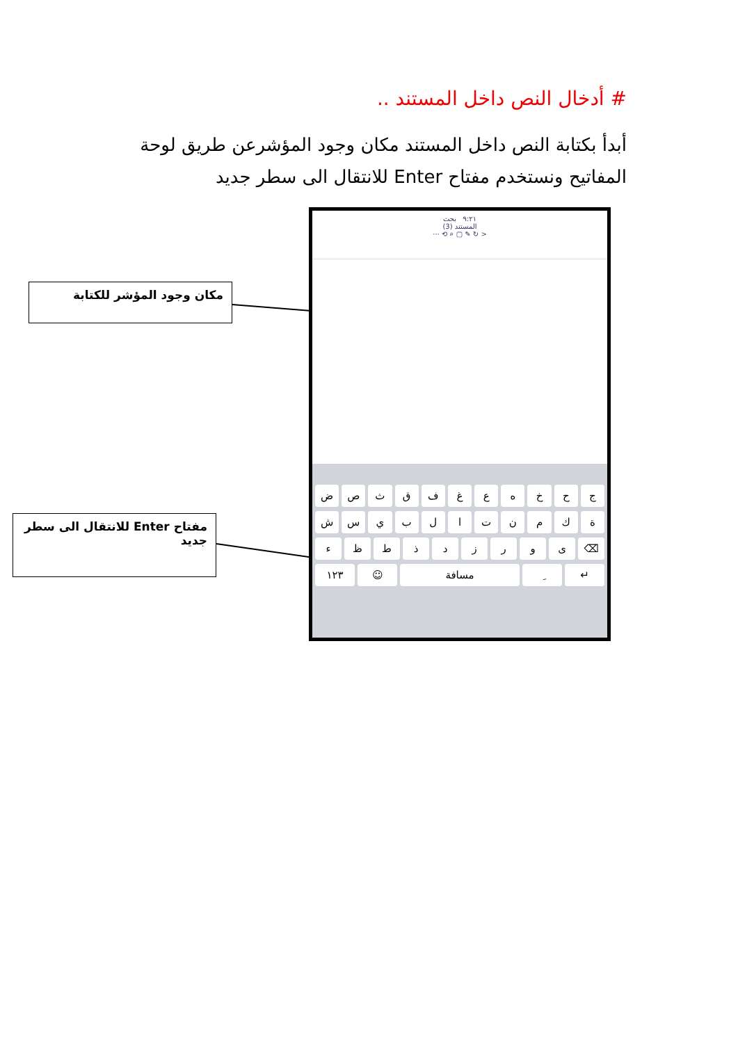# أدخال النص داخل المستند ..
أبدأ بكتابة النص داخل المستند مكان وجود المؤشرعن طريق لوحة المفاتيح ونستخدم مفتاح Enter للانتقال الى سطر جديد
مكان وجود المؤشر للكتابة
مفتاح Enter للانتقال الى سطر جديد
٩:٢١ بحث
المستند (3)
··· ⟲ ⌕ ▢ ✎ ↻ >
جحخهعغفقثصض
ةكمنتالبيسش
⌫ ىورزدذطظء
↵ ِ مسافة ☺ ١٢٣